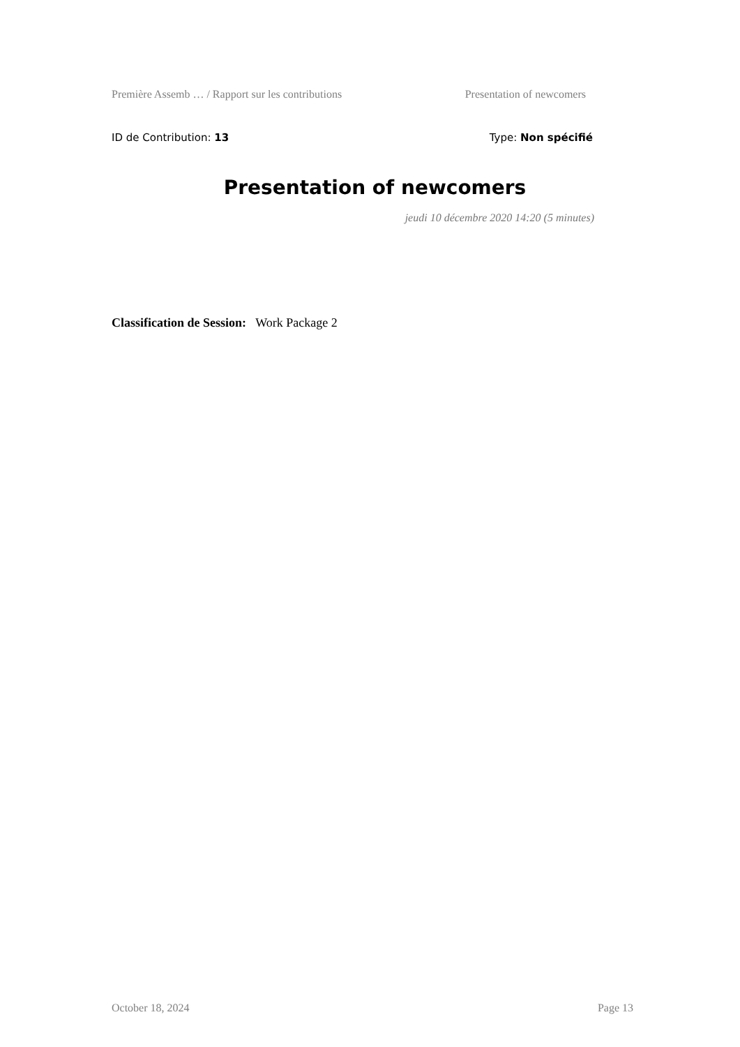Première Assemb … / Rapport sur les contributions Presentation of newcomers
ID de Contribution: 13 Type: Non spécifié
Presentation of newcomers
jeudi 10 décembre 2020 14:20 (5 minutes)
Classification de Session: Work Package 2
October 18, 2024 Page 13